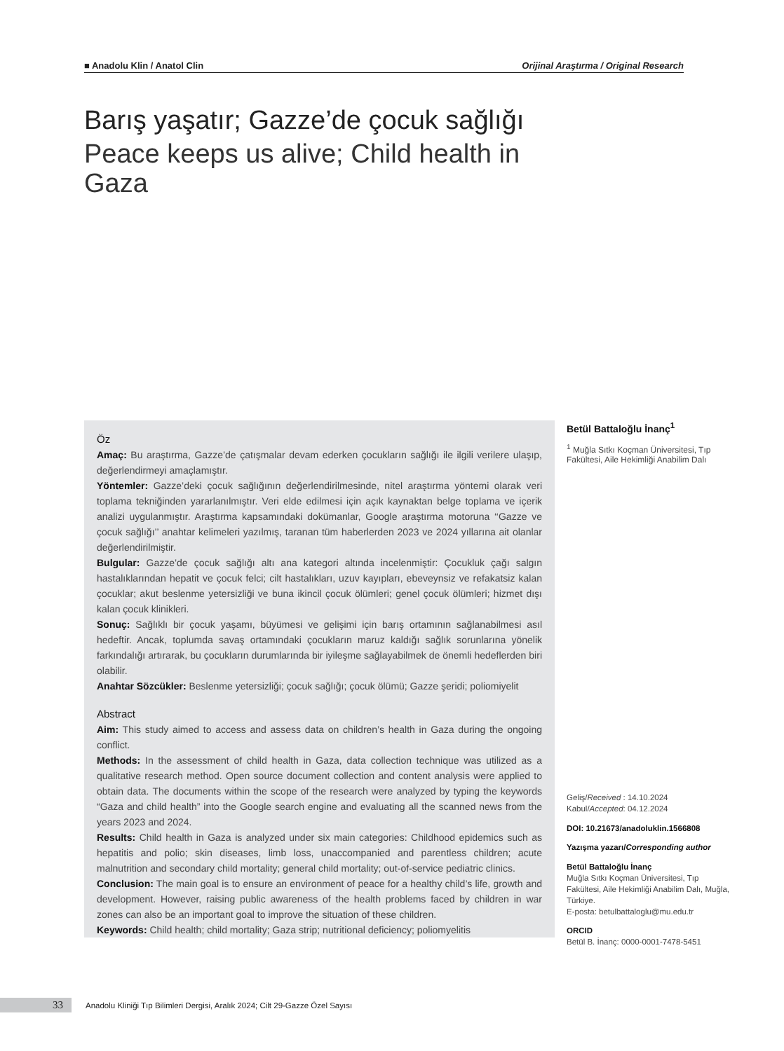■ Anadolu Klin / Anatol Clin Orijinal Araştırma / Original Research
Barış yaşatır; Gazze’de çocuk sağlığı
Peace keeps us alive; Child health in Gaza
Öz
Amaç: Bu araştırma, Gazze’de çatışmalar devam ederken çocukların sağlığı ile ilgili verilere ulaşıp, değerlendirmeyi amaçlamıştır.
Yöntemler: Gazze’deki çocuk sağlığının değerlendirilmesinde, nitel araştırma yöntemi olarak veri toplama tekniğinden yararlanılmıştır. Veri elde edilmesi için açık kaynaktan belge toplama ve içerik analizi uygulanmıştır. Araştırma kapsamındaki dokümanlar, Google araştırma motoruna ‘‘Gazze ve çocuk sağlığı’’ anahtar kelimeleri yazılmış, taranan tüm haberlerden 2023 ve 2024 yıllarına ait olanlar değerlendirilmiştir.
Bulgular: Gazze’de çocuk sağlığı altı ana kategori altında incelenmiştir: Çocukluk çağı salgın hastalıklarından hepatit ve çocuk felci; cilt hastalıkları, uzuv kayıpları, ebeveynsiz ve refakatsiz kalan çocuklar; akut beslenme yetersizliği ve buna ikincil çocuk ölümleri; genel çocuk ölümleri; hizmet dışı kalan çocuk klinikleri.
Sonuç: Sağlıklı bir çocuk yaşamı, büyümesi ve gelişimi için barış ortamının sağlanabilmesi asıl hedeftir. Ancak, toplumda savaş ortamındaki çocukların maruz kaldığı sağlık sorunlarına yönelik farkındalığı artırarak, bu çocukların durumlarında bir iyileşme sağlayabilmek de önemli hedeflerden biri olabilir.
Anahtar Sözcükler: Beslenme yetersizliği; çocuk sağlığı; çocuk ölümü; Gazze şeridi; poliomiyelit
Abstract
Aim: This study aimed to access and assess data on children’s health in Gaza during the ongoing conflict.
Methods: In the assessment of child health in Gaza, data collection technique was utilized as a qualitative research method. Open source document collection and content analysis were applied to obtain data. The documents within the scope of the research were analyzed by typing the keywords “Gaza and child health” into the Google search engine and evaluating all the scanned news from the years 2023 and 2024.
Results: Child health in Gaza is analyzed under six main categories: Childhood epidemics such as hepatitis and polio; skin diseases, limb loss, unaccompanied and parentless children; acute malnutrition and secondary child mortality; general child mortality; out-of-service pediatric clinics.
Conclusion: The main goal is to ensure an environment of peace for a healthy child’s life, growth and development. However, raising public awareness of the health problems faced by children in war zones can also be an important goal to improve the situation of these children.
Keywords: Child health; child mortality; Gaza strip; nutritional deficiency; poliomyelitis
Betül Battaloğlu İnanç<sup>1</sup>
<sup>1</sup> Muğla Sıtkı Koçman Üniversitesi, Tıp Fakültesi, Aile Hekimliği Anabilim Dalı
Geliş/Received : 14.10.2024
Kabul/Accepted: 04.12.2024
DOI: 10.21673/anadoluklin.1566808
Yazışma yazarı/Corresponding author
Betül Battaloğlu İnanç
Muğla Sıtkı Koçman Üniversitesi, Tıp Fakültesi, Aile Hekimliği Anabilim Dalı, Muğla, Türkiye.
E-posta: betulbattaloglu@mu.edu.tr
ORCID
Betül B. İnanç: 0000-0001-7478-5451
33 Anadolu Kliniği Tıp Bilimleri Dergisi, Aralık 2024; Cilt 29-Gazze Özel Sayısı